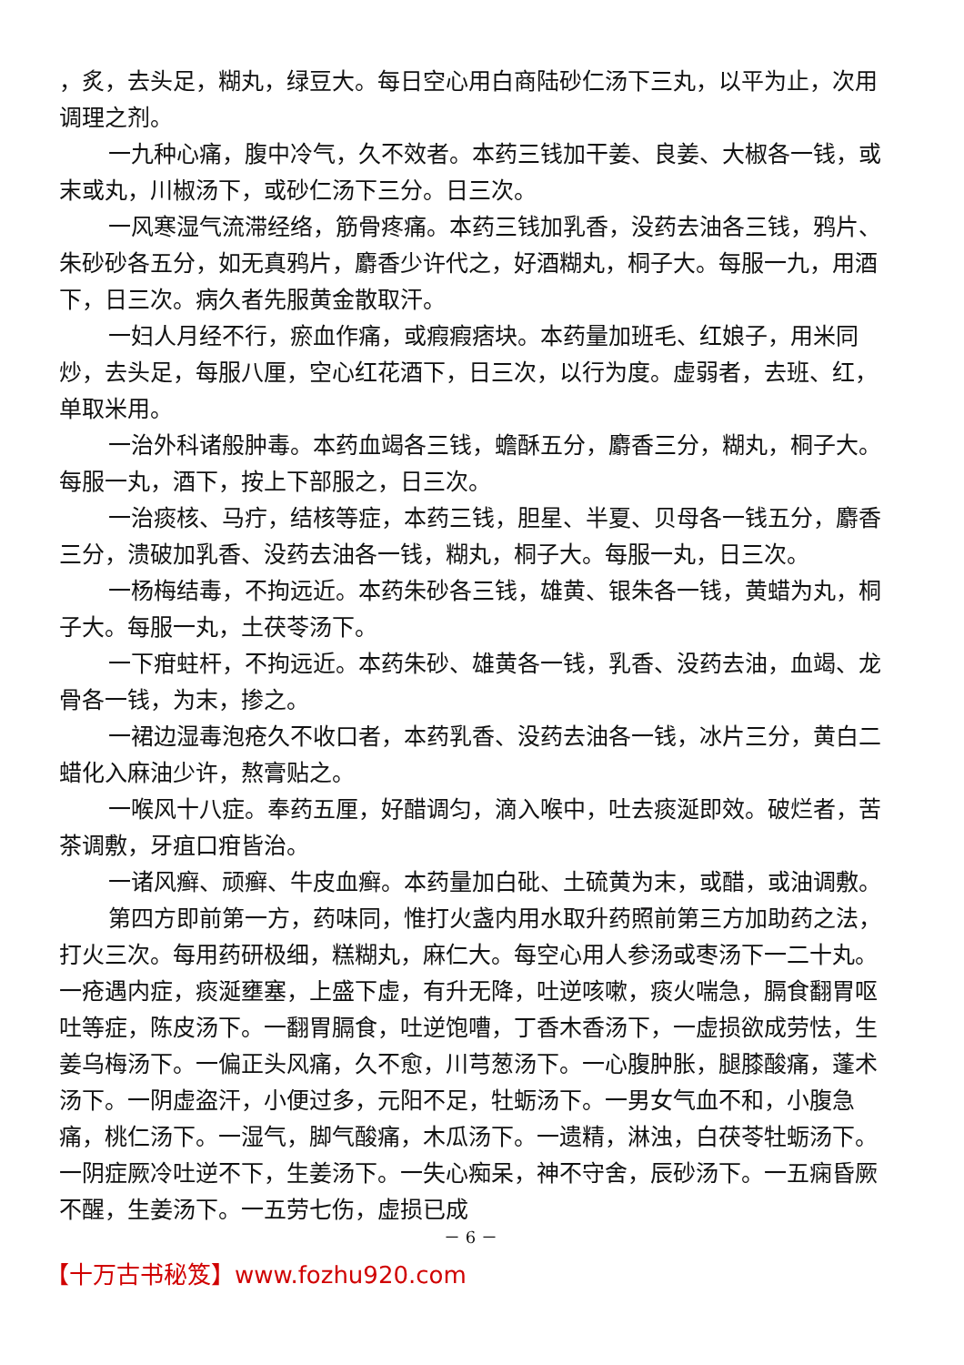，炙，去头足，糊丸，绿豆大。每日空心用白商陆砂仁汤下三丸，以平为止，次用调理之剂。
一九种心痛，腹中冷气，久不效者。本药三钱加干姜、良姜、大椒各一钱，或末或丸，川椒汤下，或砂仁汤下三分。日三次。
一风寒湿气流滞经络，筋骨疼痛。本药三钱加乳香，没药去油各三钱，鸦片、朱砂砂各五分，如无真鸦片，麝香少许代之，好酒糊丸，桐子大。每服一九，用酒下，日三次。病久者先服黄金散取汗。
一妇人月经不行，瘀血作痛，或瘕瘕痞块。本药量加班毛、红娘子，用米同炒，去头足，每服八厘，空心红花酒下，日三次，以行为度。虚弱者，去班、红，单取米用。
一治外科诸般肿毒。本药血竭各三钱，蟾酥五分，麝香三分，糊丸，桐子大。每服一丸，酒下，按上下部服之，日三次。
一治痰核、马疔，结核等症，本药三钱，胆星、半夏、贝母各一钱五分，麝香三分，溃破加乳香、没药去油各一钱，糊丸，桐子大。每服一丸，日三次。
一杨梅结毒，不拘远近。本药朱砂各三钱，雄黄、银朱各一钱，黄蜡为丸，桐子大。每服一丸，土茯苓汤下。
一下疳蛀杆，不拘远近。本药朱砂、雄黄各一钱，乳香、没药去油，血竭、龙骨各一钱，为末，掺之。
一裙边湿毒泡疮久不收口者，本药乳香、没药去油各一钱，冰片三分，黄白二蜡化入麻油少许，熬膏贴之。
一喉风十八症。奉药五厘，好醋调匀，滴入喉中，吐去痰涎即效。破烂者，苦茶调敷，牙疽口疳皆治。
一诸风癣、顽癣、牛皮血癣。本药量加白砒、土硫黄为末，或醋，或油调敷。
第四方即前第一方，药味同，惟打火盏内用水取升药照前第三方加助药之法，打火三次。每用药研极细，糕糊丸，麻仁大。每空心用人参汤或枣汤下一二十丸。一疮遇内症，痰涎壅塞，上盛下虚，有升无降，吐逆咳嗽，痰火喘急，膈食翻胃呕吐等症，陈皮汤下。一翻胃膈食，吐逆饱嘈，丁香木香汤下，一虚损欲成劳怯，生姜乌梅汤下。一偏正头风痛，久不愈，川芎葱汤下。一心腹肿胀，腿膝酸痛，蓬术汤下。一阴虚盗汗，小便过多，元阳不足，牡蛎汤下。一男女气血不和，小腹急痛，桃仁汤下。一湿气，脚气酸痛，木瓜汤下。一遗精，淋浊，白茯苓牡蛎汤下。一阴症厥冷吐逆不下，生姜汤下。一失心痴呆，神不守舍，辰砂汤下。一五痫昏厥不醒，生姜汤下。一五劳七伤，虚损已成
－ 6 －
【十万古书秘笈】www.fozhu920.com